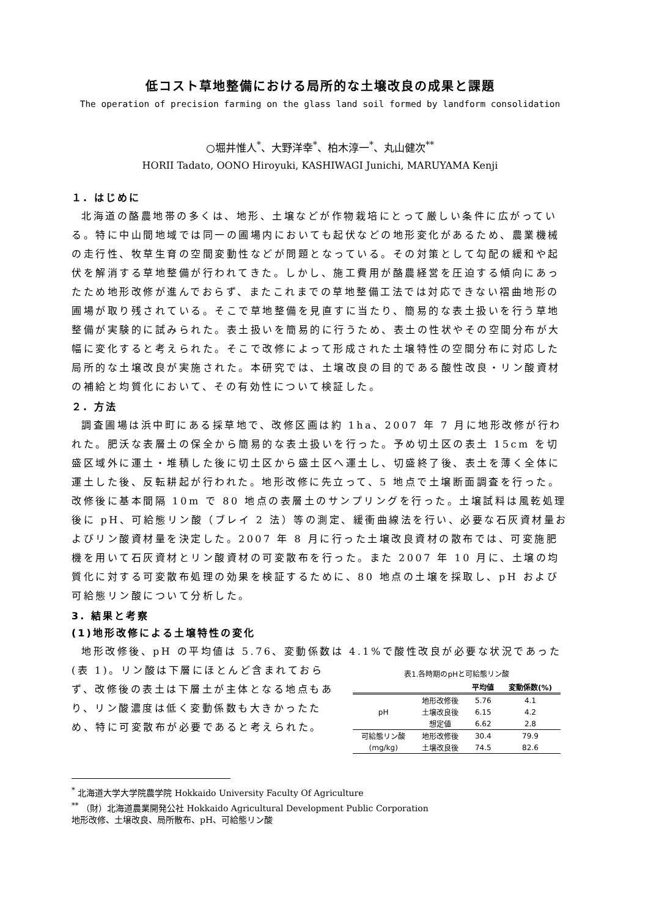低コスト草地整備における局所的な土壌改良の成果と課題
The operation of precision farming on the glass land soil formed by landform consolidation
○堀井惟人<sup>*</sup>、大野洋幸<sup>*</sup>、柏木淳一<sup>*</sup>、丸山健次<sup>**</sup>
HORII Tadato, OONO Hiroyuki, KASHIWAGI Junichi, MARUYAMA Kenji
１. はじめに
北海道の酪農地帯の多くは、地形、土壌などが作物栽培にとって厳しい条件に広がっている。特に中山間地域では同一の圃場内においても起伏などの地形変化があるため、農業機械の走行性、牧草生育の空間変動性などが問題となっている。その対策として勾配の緩和や起伏を解消する草地整備が行われてきた。しかし、施工費用が酪農経営を圧迫する傾向にあったため地形改修が進んでおらず、またこれまでの草地整備工法では対応できない褶曲地形の圃場が取り残されている。そこで草地整備を見直すに当たり、簡易的な表土扱いを行う草地整備が実験的に試みられた。表土扱いを簡易的に行うため、表土の性状やその空間分布が大幅に変化すると考えられた。そこで改修によって形成された土壌特性の空間分布に対応した局所的な土壌改良が実施された。本研究では、土壌改良の目的である酸性改良・リン酸資材の補給と均質化において、その有効性について検証した。
２. 方法
調査圃場は浜中町にある採草地で、改修区画は約 1ha、2007 年 7 月に地形改修が行われた。肥沃な表層土の保全から簡易的な表土扱いを行った。予め切土区の表土 15cm を切盛区域外に運土・堆積した後に切土区から盛土区へ運土し、切盛終了後、表土を薄く全体に運土した後、反転耕起が行われた。地形改修に先立って、5 地点で土壌断面調査を行った。改修後に基本間隔 10m で 80 地点の表層土のサンプリングを行った。土壌試料は風乾処理後に pH、可給態リン酸（ブレイ 2 法）等の測定、緩衝曲線法を行い、必要な石灰資材量およびリン酸資材量を決定した。2007 年 8 月に行った土壌改良資材の散布では、可変施肥機を用いて石灰資材とリン酸資材の可変散布を行った。また 2007 年 10 月に、土壌の均質化に対する可変散布処理の効果を検証するために、80 地点の土壌を採取し、pH および可給態リン酸について分析した。
3. 結果と考察
(1)地形改修による土壌特性の変化
地形改修後、pH の平均値は 5.76、変動係数は 4.1%で酸性改良が必要な状況であった
(表 1)。リン酸は下層にほとんど含まれておらず、改修後の表土は下層土が主体となる地点もあり、リン酸濃度は低く変動係数も大きかったため、特に可変散布が必要であると考えられた。
表1.各時期のpHと可給態リン酸
| | | 平均値 | 変動係数(%) |
| --- | --- | --- | --- |
| pH | 地形改修後 | 5.76 | 4.1 |
| | 土壌改良後 | 6.15 | 4.2 |
| | 想定値 | 6.62 | 2.8 |
| 可給態リン酸 | 地形改修後 | 30.4 | 79.9 |
| (mg/kg) | 土壌改良後 | 74.5 | 82.6 |
<sup>*</sup> 北海道大学大学院農学院 Hokkaido University Faculty Of Agriculture
<sup>**</sup> （財）北海道農業開発公社 Hokkaido Agricultural Development Public Corporation
地形改修、土壌改良、局所散布、pH、可給態リン酸